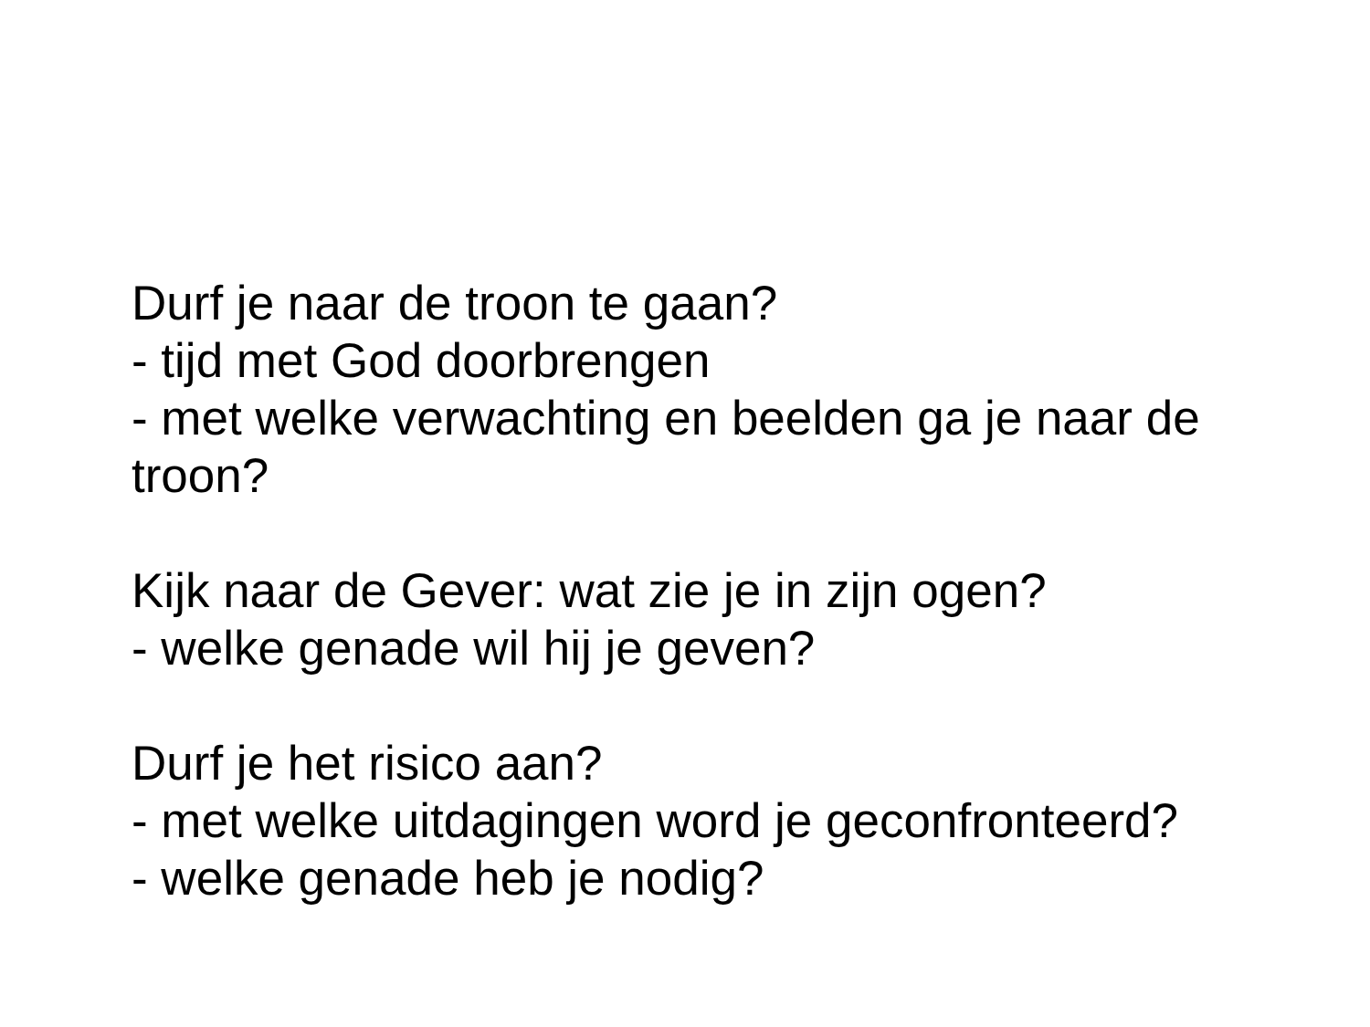Durf je naar de troon te gaan?
- tijd met God doorbrengen
- met welke verwachting en beelden ga je naar de troon?
Kijk naar de Gever: wat zie je in zijn ogen?
- welke genade wil hij je geven?
Durf je het risico aan?
- met welke uitdagingen word je geconfronteerd?
- welke genade heb je nodig?